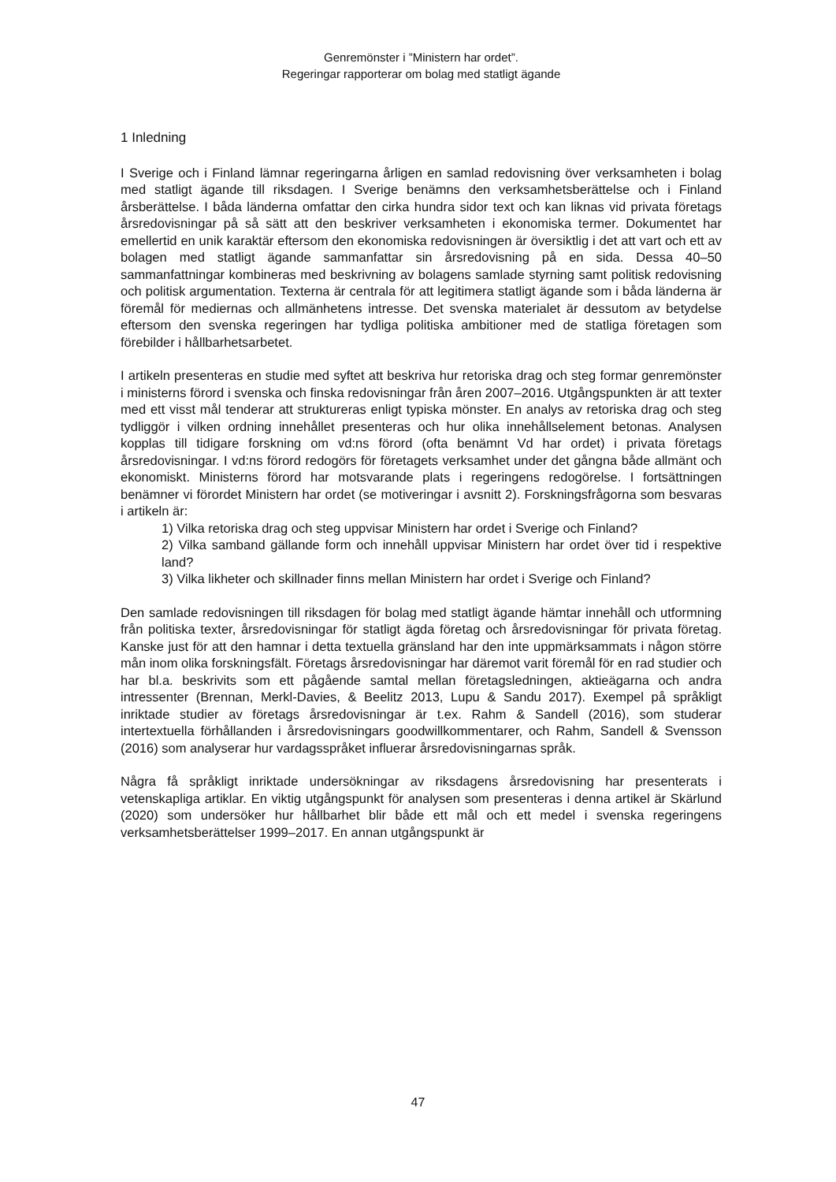Genremönster i ”Ministern har ordet”.
Regeringar rapporterar om bolag med statligt ägande
1 Inledning
I Sverige och i Finland lämnar regeringarna årligen en samlad redovisning över verksamheten i bolag med statligt ägande till riksdagen. I Sverige benämns den verksamhetsberättelse och i Finland årsberättelse. I båda länderna omfattar den cirka hundra sidor text och kan liknas vid privata företags årsredovisningar på så sätt att den beskriver verksamheten i ekonomiska termer. Dokumentet har emellertid en unik karaktär eftersom den ekonomiska redovisningen är översiktlig i det att vart och ett av bolagen med statligt ägande sammanfattar sin årsredovisning på en sida. Dessa 40–50 sammanfattningar kombineras med beskrivning av bolagens samlade styrning samt politisk redovisning och politisk argumentation. Texterna är centrala för att legitimera statligt ägande som i båda länderna är föremål för mediernas och allmänhetens intresse. Det svenska materialet är dessutom av betydelse eftersom den svenska regeringen har tydliga politiska ambitioner med de statliga företagen som förebilder i hållbarhetsarbetet.
I artikeln presenteras en studie med syftet att beskriva hur retoriska drag och steg formar genremönster i ministerns förord i svenska och finska redovisningar från åren 2007–2016. Utgångspunkten är att texter med ett visst mål tenderar att struktureras enligt typiska mönster. En analys av retoriska drag och steg tydliggör i vilken ordning innehållet presenteras och hur olika innehållselement betonas. Analysen kopplas till tidigare forskning om vd:ns förord (ofta benämnt Vd har ordet) i privata företags årsredovisningar. I vd:ns förord redogörs för företagets verksamhet under det gångna både allmänt och ekonomiskt. Ministerns förord har motsvarande plats i regeringens redogörelse. I fortsättningen benämner vi förordet Ministern har ordet (se motiveringar i avsnitt 2). Forskningsfrågorna som besvaras i artikeln är:
1) Vilka retoriska drag och steg uppvisar Ministern har ordet i Sverige och Finland?
2) Vilka samband gällande form och innehåll uppvisar Ministern har ordet över tid i respektive land?
3) Vilka likheter och skillnader finns mellan Ministern har ordet i Sverige och Finland?
Den samlade redovisningen till riksdagen för bolag med statligt ägande hämtar innehåll och utformning från politiska texter, årsredovisningar för statligt ägda företag och årsredovisningar för privata företag. Kanske just för att den hamnar i detta textuella gränsland har den inte uppmärksammats i någon större mån inom olika forskningsfält. Företags årsredovisningar har däremot varit föremål för en rad studier och har bl.a. beskrivits som ett pågående samtal mellan företagsledningen, aktieägarna och andra intressenter (Brennan, Merkl-Davies, & Beelitz 2013, Lupu & Sandu 2017). Exempel på språkligt inriktade studier av företags årsredovisningar är t.ex. Rahm & Sandell (2016), som studerar intertextuella förhållanden i årsredovisningars goodwillkommentarer, och Rahm, Sandell & Svensson (2016) som analyserar hur vardagsspråket influerar årsredovisningarnas språk.
Några få språkligt inriktade undersökningar av riksdagens årsredovisning har presenterats i vetenskapliga artiklar. En viktig utgångspunkt för analysen som presenteras i denna artikel är Skärlund (2020) som undersöker hur hållbarhet blir både ett mål och ett medel i svenska regeringens verksamhetsberättelser 1999–2017. En annan utgångspunkt är
47